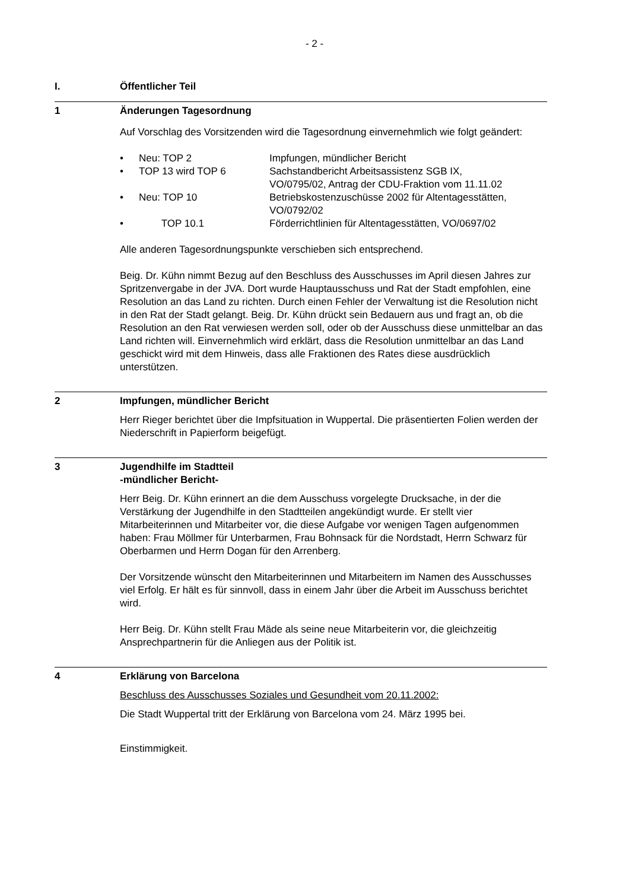- 2 -
I. Öffentlicher Teil
1 Änderungen Tagesordnung
Auf Vorschlag des Vorsitzenden wird die Tagesordnung einvernehmlich wie folgt geändert:
• Neu: TOP 2 Impfungen, mündlicher Bericht
• TOP 13 wird TOP 6 Sachstandbericht Arbeitsassistenz SGB IX,
VO/0795/02, Antrag der CDU-Fraktion vom 11.11.02
• Neu: TOP 10 Betriebskostenzuschüsse 2002 für Altentagesstätten,
VO/0792/02
• TOP 10.1 Förderrichtlinien für Altentagesstätten, VO/0697/02
Alle anderen Tagesordnungspunkte verschieben sich entsprechend.
Beig. Dr. Kühn nimmt Bezug auf den Beschluss des Ausschusses im April diesen Jahres zur Spritzenvergabe in der JVA. Dort wurde Hauptausschuss und Rat der Stadt empfohlen, eine Resolution an das Land zu richten. Durch einen Fehler der Verwaltung ist die Resolution nicht in den Rat der Stadt gelangt. Beig. Dr. Kühn drückt sein Bedauern aus und fragt an, ob die Resolution an den Rat verwiesen werden soll, oder ob der Ausschuss diese unmittelbar an das Land richten will. Einvernehmlich wird erklärt, dass die Resolution unmittelbar an das Land geschickt wird mit dem Hinweis, dass alle Fraktionen des Rates diese ausdrücklich unterstützen.
2 Impfungen, mündlicher Bericht
Herr Rieger berichtet über die Impfsituation in Wuppertal. Die präsentierten Folien werden der Niederschrift in Papierform beigefügt.
3 Jugendhilfe im Stadtteil
-mündlicher Bericht-
Herr Beig. Dr. Kühn erinnert an die dem Ausschuss vorgelegte Drucksache, in der die Verstärkung der Jugendhilfe in den Stadtteilen angekündigt wurde. Er stellt vier Mitarbeiterinnen und Mitarbeiter vor, die diese Aufgabe vor wenigen Tagen aufgenommen haben: Frau Möllmer für Unterbarmen, Frau Bohnsack für die Nordstadt, Herrn Schwarz für Oberbarmen und Herrn Dogan für den Arrenberg.
Der Vorsitzende wünscht den Mitarbeiterinnen und Mitarbeitern im Namen des Ausschusses viel Erfolg. Er hält es für sinnvoll, dass in einem Jahr über die Arbeit im Ausschuss berichtet wird.
Herr Beig. Dr. Kühn stellt Frau Mäde als seine neue Mitarbeiterin vor, die gleichzeitig Ansprechpartnerin für die Anliegen aus der Politik ist.
4 Erklärung von Barcelona
Beschluss des Ausschusses Soziales und Gesundheit vom 20.11.2002:
Die Stadt Wuppertal tritt der Erklärung von Barcelona vom 24. März 1995 bei.
Einstimmigkeit.